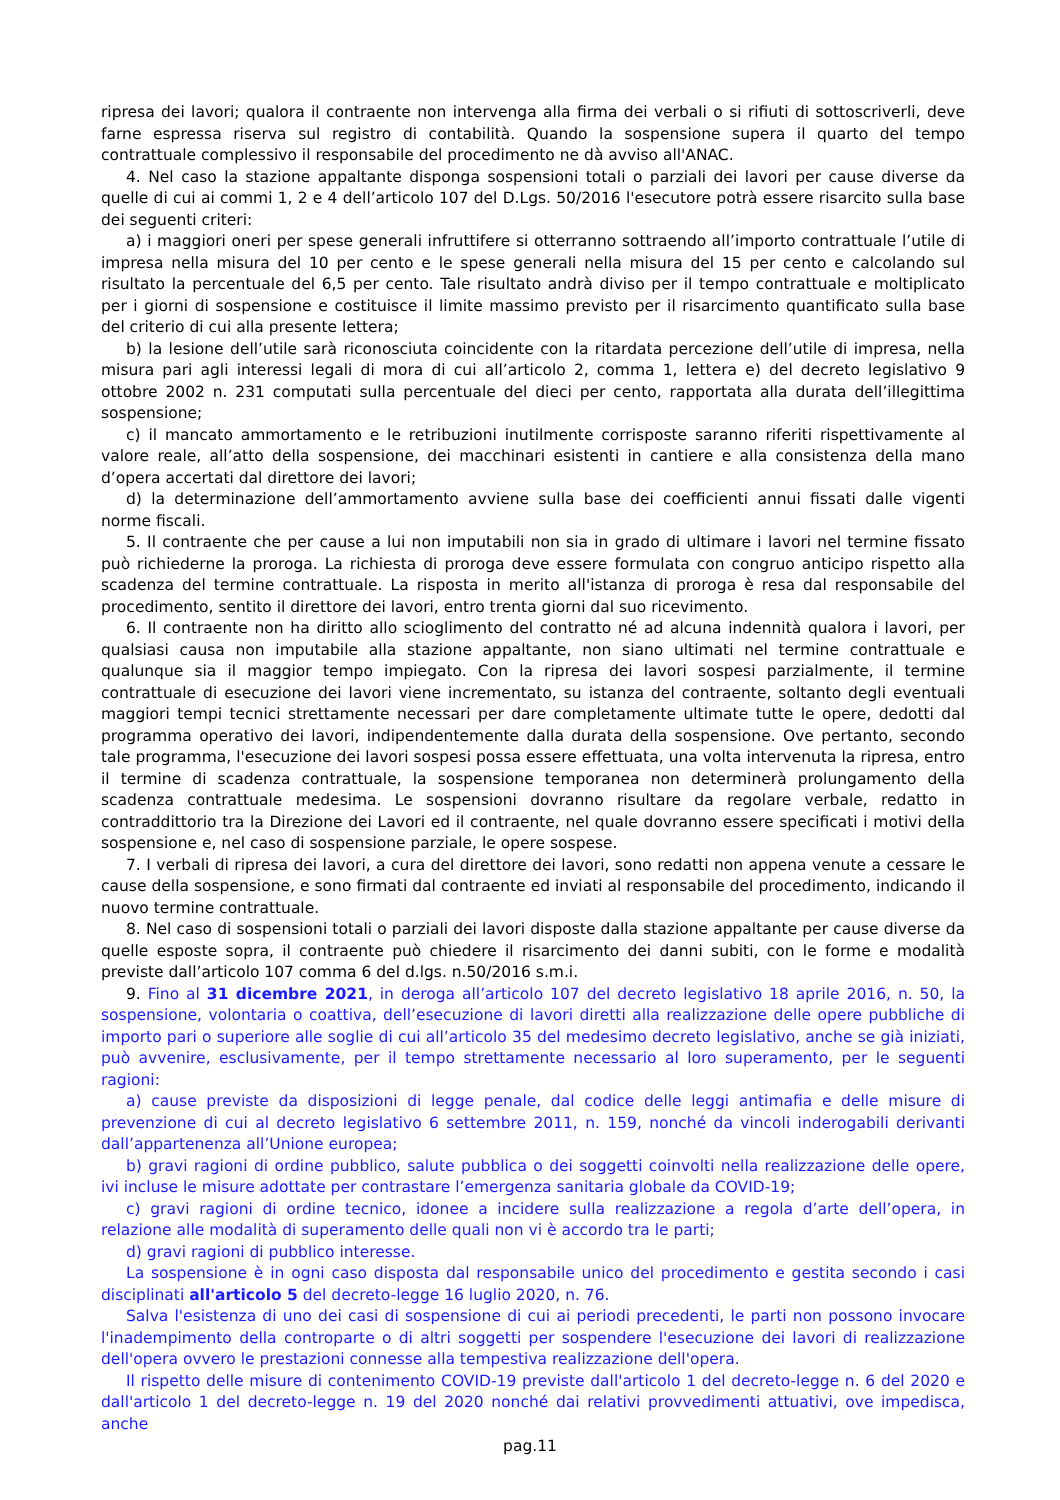ripresa dei lavori; qualora il contraente non intervenga alla firma dei verbali o si rifiuti di sottoscriverli, deve farne espressa riserva sul registro di contabilità. Quando la sospensione supera il quarto del tempo contrattuale complessivo il responsabile del procedimento ne dà avviso all'ANAC.
4. Nel caso la stazione appaltante disponga sospensioni totali o parziali dei lavori per cause diverse da quelle di cui ai commi 1, 2 e 4 dell’articolo 107 del D.Lgs. 50/2016 l'esecutore potrà essere risarcito sulla base dei seguenti criteri:
a) i maggiori oneri per spese generali infruttifere si otterranno sottraendo all’importo contrattuale l’utile di impresa nella misura del 10 per cento e le spese generali nella misura del 15 per cento e calcolando sul risultato la percentuale del 6,5 per cento. Tale risultato andrà diviso per il tempo contrattuale e moltiplicato per i giorni di sospensione e costituisce il limite massimo previsto per il risarcimento quantificato sulla base del criterio di cui alla presente lettera;
b) la lesione dell’utile sarà riconosciuta coincidente con la ritardata percezione dell’utile di impresa, nella misura pari agli interessi legali di mora di cui all’articolo 2, comma 1, lettera e) del decreto legislativo 9 ottobre 2002 n. 231 computati sulla percentuale del dieci per cento, rapportata alla durata dell’illegittima sospensione;
c) il mancato ammortamento e le retribuzioni inutilmente corrisposte saranno riferiti rispettivamente al valore reale, all’atto della sospensione, dei macchinari esistenti in cantiere e alla consistenza della mano d’opera accertati dal direttore dei lavori;
d) la determinazione dell’ammortamento avviene sulla base dei coefficienti annui fissati dalle vigenti norme fiscali.
5. Il contraente che per cause a lui non imputabili non sia in grado di ultimare i lavori nel termine fissato può richiederne la proroga. La richiesta di proroga deve essere formulata con congruo anticipo rispetto alla scadenza del termine contrattuale. La risposta in merito all'istanza di proroga è resa dal responsabile del procedimento, sentito il direttore dei lavori, entro trenta giorni dal suo ricevimento.
6. Il contraente non ha diritto allo scioglimento del contratto né ad alcuna indennità qualora i lavori, per qualsiasi causa non imputabile alla stazione appaltante, non siano ultimati nel termine contrattuale e qualunque sia il maggior tempo impiegato. Con la ripresa dei lavori sospesi parzialmente, il termine contrattuale di esecuzione dei lavori viene incrementato, su istanza del contraente, soltanto degli eventuali maggiori tempi tecnici strettamente necessari per dare completamente ultimate tutte le opere, dedotti dal programma operativo dei lavori, indipendentemente dalla durata della sospensione. Ove pertanto, secondo tale programma, l'esecuzione dei lavori sospesi possa essere effettuata, una volta intervenuta la ripresa, entro il termine di scadenza contrattuale, la sospensione temporanea non determinerà prolungamento della scadenza contrattuale medesima. Le sospensioni dovranno risultare da regolare verbale, redatto in contraddittorio tra la Direzione dei Lavori ed il contraente, nel quale dovranno essere specificati i motivi della sospensione e, nel caso di sospensione parziale, le opere sospese.
7. I verbali di ripresa dei lavori, a cura del direttore dei lavori, sono redatti non appena venute a cessare le cause della sospensione, e sono firmati dal contraente ed inviati al responsabile del procedimento, indicando il nuovo termine contrattuale.
8. Nel caso di sospensioni totali o parziali dei lavori disposte dalla stazione appaltante per cause diverse da quelle esposte sopra, il contraente può chiedere il risarcimento dei danni subiti, con le forme e modalità previste dall’articolo 107 comma 6 del d.lgs. n.50/2016 s.m.i.
9. Fino al 31 dicembre 2021, in deroga all’articolo 107 del decreto legislativo 18 aprile 2016, n. 50, la sospensione, volontaria o coattiva, dell’esecuzione di lavori diretti alla realizzazione delle opere pubbliche di importo pari o superiore alle soglie di cui all’articolo 35 del medesimo decreto legislativo, anche se già iniziati, può avvenire, esclusivamente, per il tempo strettamente necessario al loro superamento, per le seguenti ragioni:
a) cause previste da disposizioni di legge penale, dal codice delle leggi antimafia e delle misure di prevenzione di cui al decreto legislativo 6 settembre 2011, n. 159, nonché da vincoli inderogabili derivanti dall’appartenenza all’Unione europea;
b) gravi ragioni di ordine pubblico, salute pubblica o dei soggetti coinvolti nella realizzazione delle opere, ivi incluse le misure adottate per contrastare l’emergenza sanitaria globale da COVID-19;
c) gravi ragioni di ordine tecnico, idonee a incidere sulla realizzazione a regola d’arte dell’opera, in relazione alle modalità di superamento delle quali non vi è accordo tra le parti;
d) gravi ragioni di pubblico interesse.
La sospensione è in ogni caso disposta dal responsabile unico del procedimento e gestita secondo i casi disciplinati all'articolo 5 del decreto-legge 16 luglio 2020, n. 76.
Salva l'esistenza di uno dei casi di sospensione di cui ai periodi precedenti, le parti non possono invocare l'inadempimento della controparte o di altri soggetti per sospendere l'esecuzione dei lavori di realizzazione dell'opera ovvero le prestazioni connesse alla tempestiva realizzazione dell'opera.
Il rispetto delle misure di contenimento COVID-19 previste dall'articolo 1 del decreto-legge n. 6 del 2020 e dall'articolo 1 del decreto-legge n. 19 del 2020 nonché dai relativi provvedimenti attuativi, ove impedisca, anche
pag.11